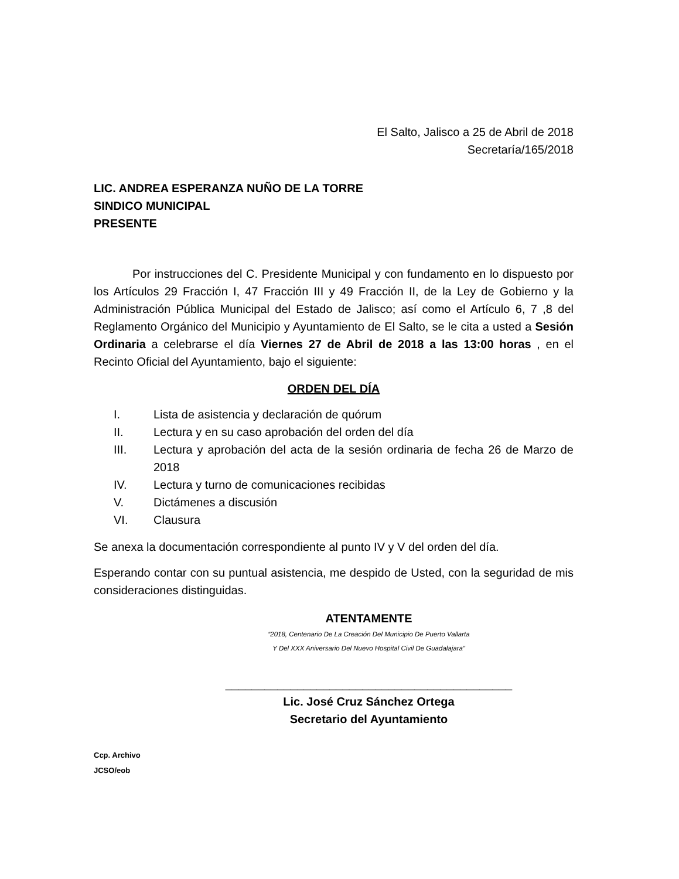El Salto, Jalisco a 25 de Abril de 2018
Secretaría/165/2018
LIC. ANDREA ESPERANZA NUÑO DE LA TORRE
SINDICO MUNICIPAL
PRESENTE
Por instrucciones del C. Presidente Municipal y con fundamento en lo dispuesto por los Artículos 29 Fracción I, 47 Fracción III y 49 Fracción II, de la Ley de Gobierno y la Administración Pública Municipal del Estado de Jalisco; así como el Artículo 6, 7 ,8 del Reglamento Orgánico del Municipio y Ayuntamiento de El Salto, se le cita a usted a Sesión Ordinaria a celebrarse el día Viernes 27 de Abril de 2018 a las 13:00 horas , en el Recinto Oficial del Ayuntamiento, bajo el siguiente:
ORDEN DEL DÍA
I. Lista de asistencia y declaración de quórum
II. Lectura y en su caso aprobación del orden del día
III. Lectura y aprobación del acta de la sesión ordinaria de fecha 26 de Marzo de 2018
IV. Lectura y turno de comunicaciones recibidas
V. Dictámenes a discusión
VI. Clausura
Se anexa la documentación correspondiente al punto IV y V del orden del día.
Esperando contar con su puntual asistencia, me despido de Usted, con la seguridad de mis consideraciones distinguidas.
ATENTAMENTE
“2018, Centenario De La Creación Del Municipio De Puerto Vallarta
Y Del XXX Aniversario Del Nuevo Hospital Civil De Guadalajara”
____________________________________________
Lic. José Cruz Sánchez Ortega
Secretario del Ayuntamiento
Ccp. Archivo
JCSO/eob